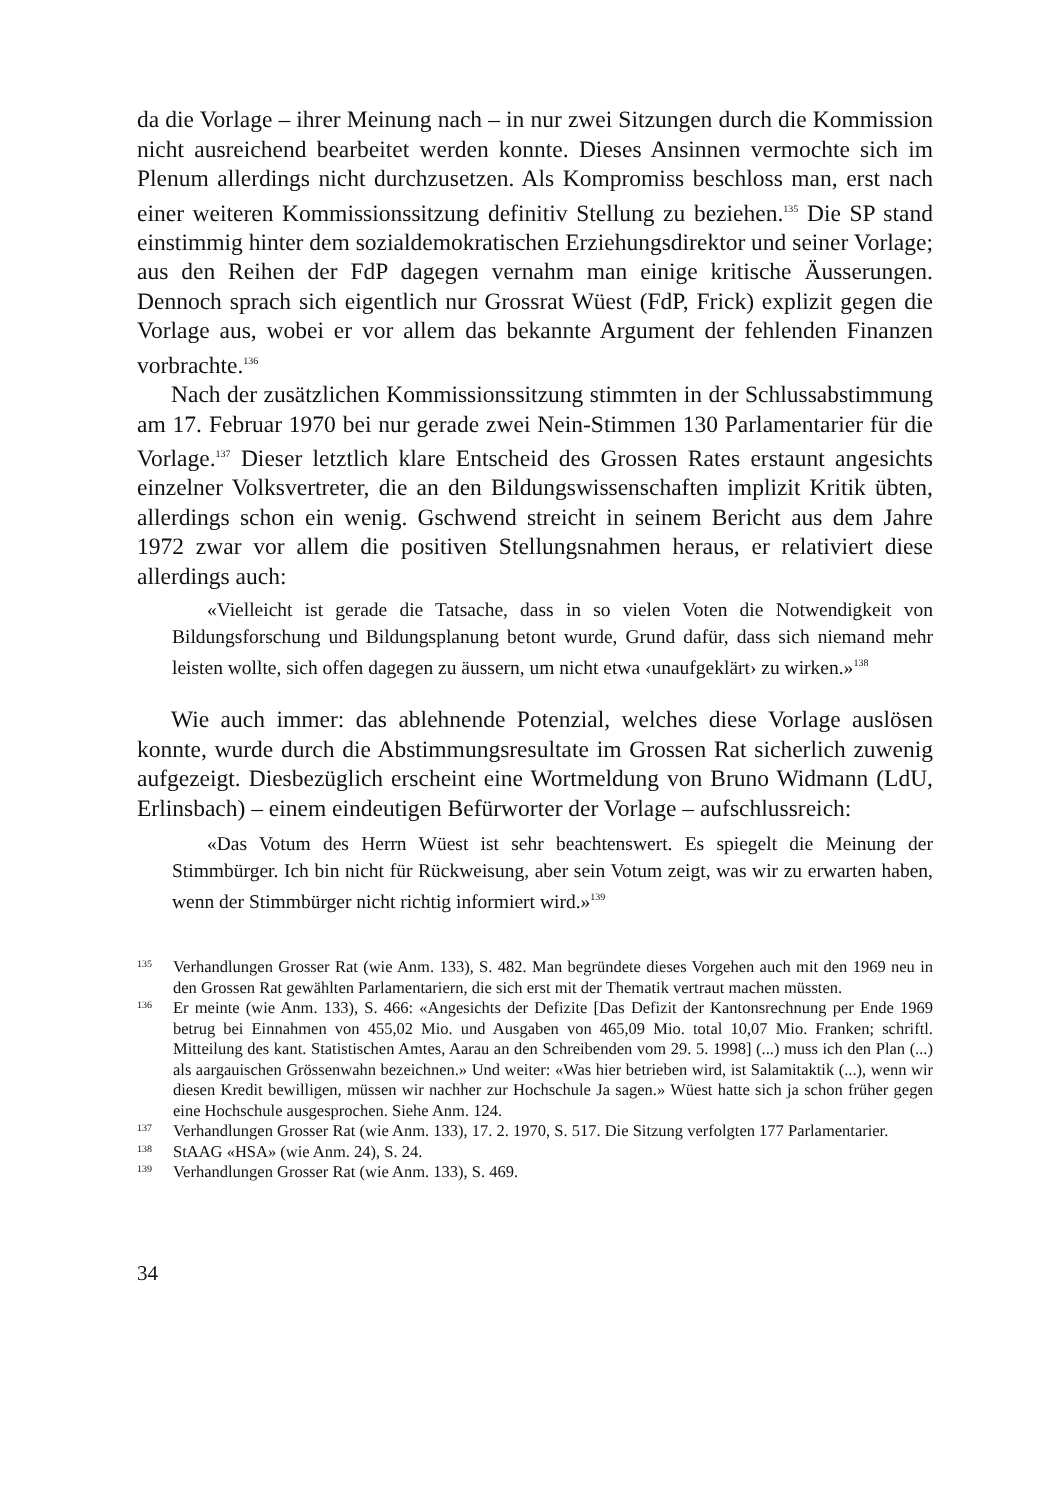da die Vorlage – ihrer Meinung nach – in nur zwei Sitzungen durch die Kommission nicht ausreichend bearbeitet werden konnte. Dieses Ansinnen vermochte sich im Plenum allerdings nicht durchzusetzen. Als Kompromiss beschloss man, erst nach einer weiteren Kommissionssitzung definitiv Stellung zu beziehen.<sup>135</sup> Die SP stand einstimmig hinter dem sozialdemokratischen Erziehungsdirektor und seiner Vorlage; aus den Reihen der FdP dagegen vernahm man einige kritische Äusserungen. Dennoch sprach sich eigentlich nur Grossrat Wüest (FdP, Frick) explizit gegen die Vorlage aus, wobei er vor allem das bekannte Argument der fehlenden Finanzen vorbrachte.<sup>136</sup>
Nach der zusätzlichen Kommissionssitzung stimmten in der Schlussabstimmung am 17. Februar 1970 bei nur gerade zwei Nein-Stimmen 130 Parlamentarier für die Vorlage.<sup>137</sup> Dieser letztlich klare Entscheid des Grossen Rates erstaunt angesichts einzelner Volksvertreter, die an den Bildungswissenschaften implizit Kritik übten, allerdings schon ein wenig. Gschwend streicht in seinem Bericht aus dem Jahre 1972 zwar vor allem die positiven Stellungsnahmen heraus, er relativiert diese allerdings auch:
«Vielleicht ist gerade die Tatsache, dass in so vielen Voten die Notwendigkeit von Bildungsforschung und Bildungsplanung betont wurde, Grund dafür, dass sich niemand mehr leisten wollte, sich offen dagegen zu äussern, um nicht etwa ‹unaufgeklärt› zu wirken.»<sup>138</sup>
Wie auch immer: das ablehnende Potenzial, welches diese Vorlage auslösen konnte, wurde durch die Abstimmungsresultate im Grossen Rat sicherlich zuwenig aufgezeigt. Diesbezüglich erscheint eine Wortmeldung von Bruno Widmann (LdU, Erlinsbach) – einem eindeutigen Befürworter der Vorlage – aufschlussreich:
«Das Votum des Herrn Wüest ist sehr beachtenswert. Es spiegelt die Meinung der Stimmbürger. Ich bin nicht für Rückweisung, aber sein Votum zeigt, was wir zu erwarten haben, wenn der Stimmbürger nicht richtig informiert wird.»<sup>139</sup>
135 Verhandlungen Grosser Rat (wie Anm. 133), S. 482. Man begründete dieses Vorgehen auch mit den 1969 neu in den Grossen Rat gewählten Parlamentariern, die sich erst mit der Thematik vertraut machen müssten.
136 Er meinte (wie Anm. 133), S. 466: «Angesichts der Defizite [Das Defizit der Kantonsrechnung per Ende 1969 betrug bei Einnahmen von 455,02 Mio. und Ausgaben von 465,09 Mio. total 10,07 Mio. Franken; schriftl. Mitteilung des kant. Statistischen Amtes, Aarau an den Schreibenden vom 29. 5. 1998] (...) muss ich den Plan (...) als aargauischen Grössenwahn bezeichnen.» Und weiter: «Was hier betrieben wird, ist Salamitaktik (...), wenn wir diesen Kredit bewilligen, müssen wir nachher zur Hochschule Ja sagen.» Wüest hatte sich ja schon früher gegen eine Hochschule ausgesprochen. Siehe Anm. 124.
137 Verhandlungen Grosser Rat (wie Anm. 133), 17. 2. 1970, S. 517. Die Sitzung verfolgten 177 Parlamentarier.
138 StAAG «HSA» (wie Anm. 24), S. 24.
139 Verhandlungen Grosser Rat (wie Anm. 133), S. 469.
34